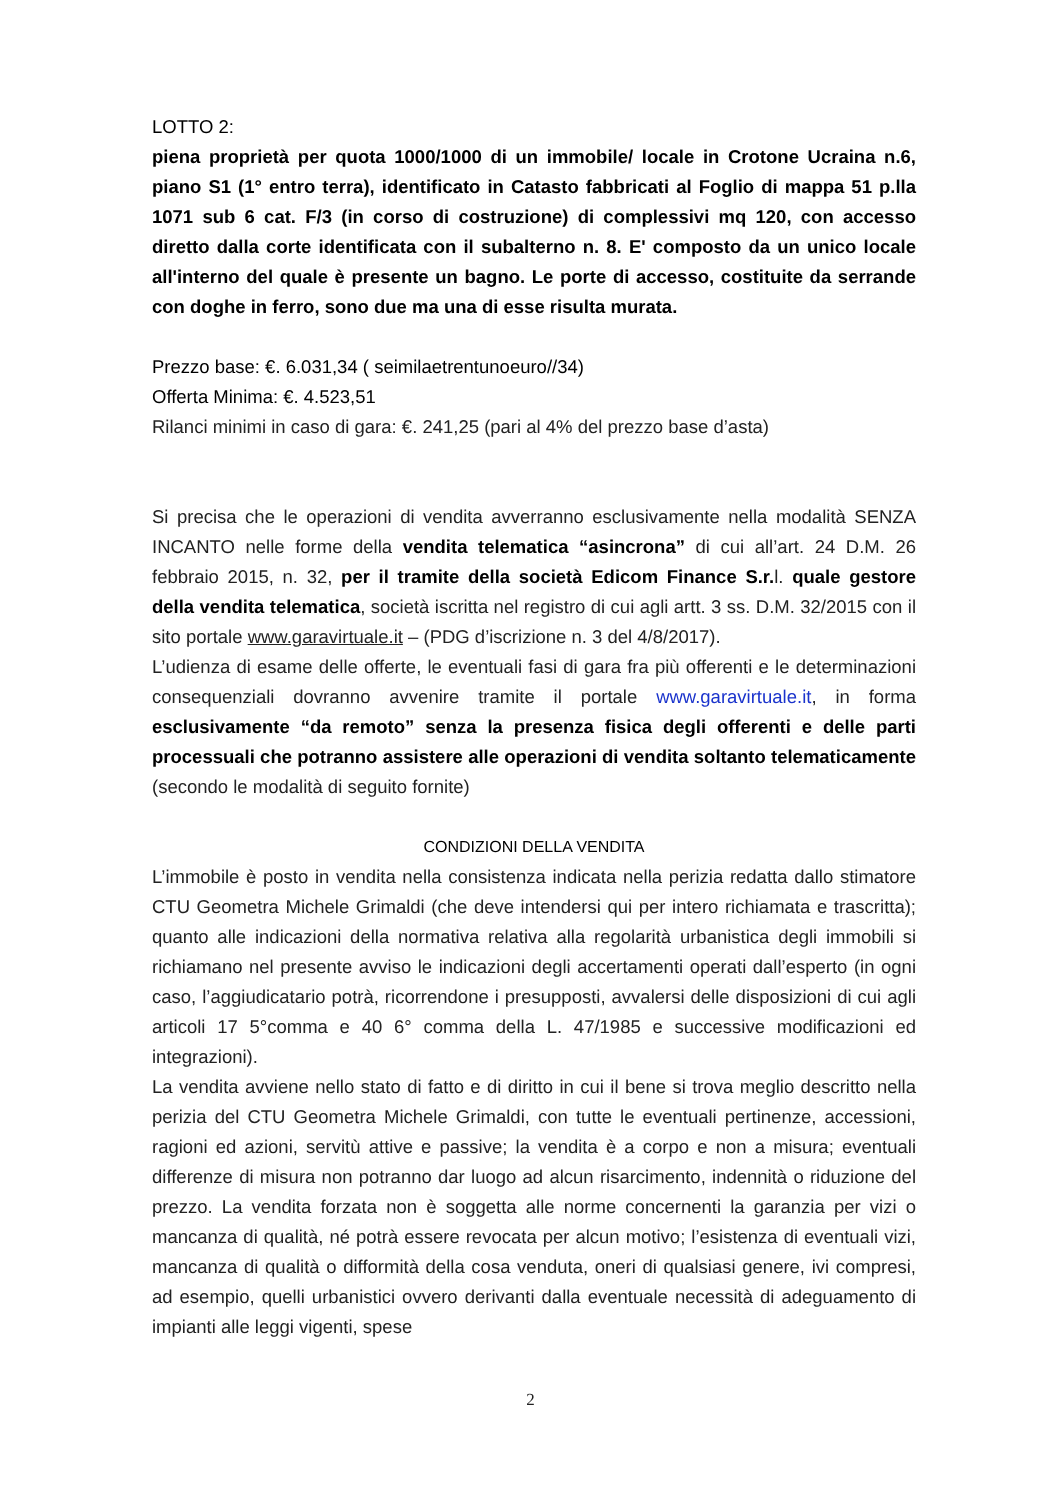LOTTO 2:
piena proprietà per quota 1000/1000 di un immobile/ locale in Crotone Ucraina n.6, piano S1 (1° entro terra), identificato in Catasto fabbricati al Foglio di mappa 51 p.lla 1071 sub 6 cat. F/3 (in corso di costruzione) di complessivi mq 120, con accesso diretto dalla corte identificata con il subalterno n. 8. E' composto da un unico locale all'interno del quale è presente un bagno. Le porte di accesso, costituite da serrande con doghe in ferro, sono due ma una di esse risulta murata.
Prezzo base: €. 6.031,34 ( seimilaetrentunoeuro//34)
Offerta Minima: €. 4.523,51
Rilanci minimi in caso di gara: €. 241,25 (pari al 4% del prezzo base d’asta)
Si precisa che le operazioni di vendita avverranno esclusivamente nella modalità SENZA INCANTO nelle forme della vendita telematica “asincrona” di cui all’art. 24 D.M. 26 febbraio 2015, n. 32, per il tramite della società Edicom Finance S.r. l. quale gestore della vendita telematica, società iscritta nel registro di cui agli artt. 3 ss. D.M. 32/2015 con il sito portale www.garavirtuale.it – (PDG d’iscrizione n. 3 del 4/8/2017).
L’udienza di esame delle offerte, le eventuali fasi di gara fra più offerenti e le determinazioni consequenziali dovranno avvenire tramite il portale www.garavirtuale.it, in forma esclusivamente “da remoto” senza la presenza fisica degli offerenti e delle parti processuali che potranno assistere alle operazioni di vendita soltanto telematicamente (secondo le modalità di seguito fornite)
CONDIZIONI DELLA VENDITA
L’immobile è posto in vendita nella consistenza indicata nella perizia redatta dallo stimatore CTU Geometra Michele Grimaldi (che deve intendersi qui per intero richiamata e trascritta); quanto alle indicazioni della normativa relativa alla regolarità urbanistica degli immobili si richiamano nel presente avviso le indicazioni degli accertamenti operati dall’esperto (in ogni caso, l’aggiudicatario potrà, ricorrendone i presupposti, avvalersi delle disposizioni di cui agli articoli 17 5°comma e 40 6° comma della L. 47/1985 e successive modificazioni ed integrazioni).
La vendita avviene nello stato di fatto e di diritto in cui il bene si trova meglio descritto nella perizia del CTU Geometra Michele Grimaldi, con tutte le eventuali pertinenze, accessioni, ragioni ed azioni, servitù attive e passive; la vendita è a corpo e non a misura; eventuali differenze di misura non potranno dar luogo ad alcun risarcimento, indennità o riduzione del prezzo. La vendita forzata non è soggetta alle norme concernenti la garanzia per vizi o mancanza di qualità, né potrà essere revocata per alcun motivo; l’esistenza di eventuali vizi, mancanza di qualità o difformità della cosa venduta, oneri di qualsiasi genere, ivi compresi, ad esempio, quelli urbanistici ovvero derivanti dalla eventuale necessità di adeguamento di impianti alle leggi vigenti, spese
2